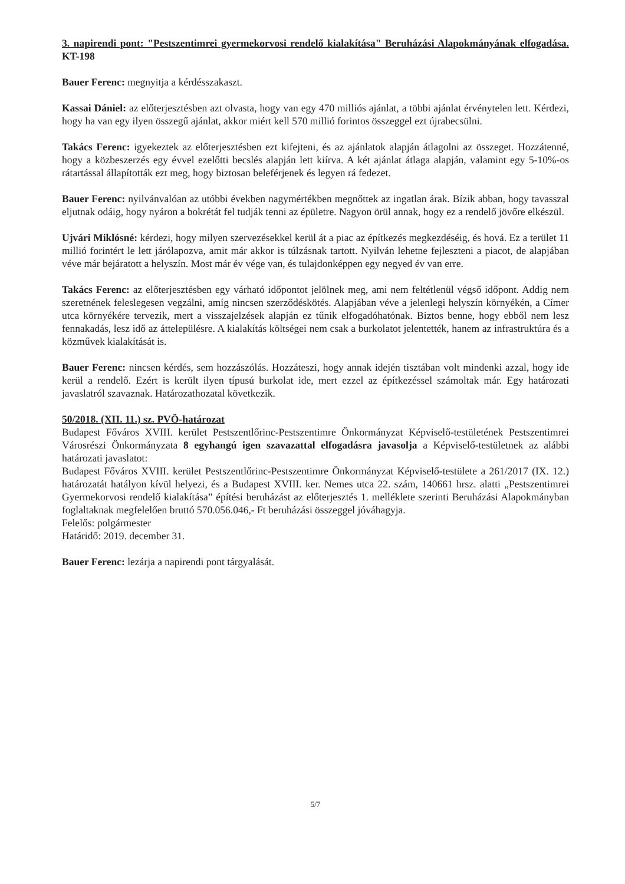3. napirendi pont: "Pestszentimrei gyermekorvosi rendelő kialakítása" Beruházási Alapokmányának elfogadása. KT-198
Bauer Ferenc: megnyitja a kérdésszakaszt.
Kassai Dániel: az előterjesztésben azt olvasta, hogy van egy 470 milliós ajánlat, a többi ajánlat érvénytelen lett. Kérdezi, hogy ha van egy ilyen összegű ajánlat, akkor miért kell 570 millió forintos összeggel ezt újrabecsülni.
Takács Ferenc: igyekeztek az előterjesztésben ezt kifejteni, és az ajánlatok alapján átlagolni az összeget. Hozzátenné, hogy a közbeszerzés egy évvel ezelőtti becslés alapján lett kiírva. A két ajánlat átlaga alapján, valamint egy 5-10%-os rátartással állapították ezt meg, hogy biztosan beleférjenek és legyen rá fedezet.
Bauer Ferenc: nyilvánvalóan az utóbbi években nagymértékben megnőttek az ingatlan árak. Bízik abban, hogy tavasszal eljutnak odáig, hogy nyáron a bokrétát fel tudják tenni az épületre. Nagyon örül annak, hogy ez a rendelő jövőre elkészül.
Ujvári Miklósné: kérdezi, hogy milyen szervezésekkel kerül át a piac az építkezés megkezdéséig, és hová. Ez a terület 11 millió forintért le lett járólapozva, amit már akkor is túlzásnak tartott. Nyilván lehetne fejleszteni a piacot, de alapjában véve már bejáratott a helyszín. Most már év vége van, és tulajdonképpen egy negyed év van erre.
Takács Ferenc: az előterjesztésben egy várható időpontot jelölnek meg, ami nem feltétlenül végső időpont. Addig nem szeretnének feleslegesen vegzálni, amíg nincsen szerződéskötés. Alapjában véve a jelenlegi helyszín környékén, a Címer utca környékére tervezik, mert a visszajelzések alapján ez tűnik elfogadóhatónak. Biztos benne, hogy ebből nem lesz fennakadás, lesz idő az áttelepülésre. A kialakítás költségei nem csak a burkolatot jelentették, hanem az infrastruktúra és a közművek kialakítását is.
Bauer Ferenc: nincsen kérdés, sem hozzászólás. Hozzáteszi, hogy annak idején tisztában volt mindenki azzal, hogy ide kerül a rendelő. Ezért is került ilyen típusú burkolat ide, mert ezzel az építkezéssel számoltak már. Egy határozati javaslatról szavaznak. Határozathozatal következik.
50/2018. (XII. 11.) sz. PVÖ-határozat
Budapest Főváros XVIII. kerület Pestszentlőrinc-Pestszentimre Önkormányzat Képviselő-testületének Pestszentimrei Városrészi Önkormányzata 8 egyhangú igen szavazattal elfogadásra javasolja a Képviselő-testületnek az alábbi határozati javaslatot:
Budapest Főváros XVIII. kerület Pestszentlőrinc-Pestszentimre Önkormányzat Képviselő-testülete a 261/2017 (IX. 12.) határozatát hatályon kívül helyezi, és a Budapest XVIII. ker. Nemes utca 22. szám, 140661 hrsz. alatti „Pestszentimrei Gyermekorvosi rendelő kialakítása” építési beruházást az előterjesztés 1. melléklete szerinti Beruházási Alapokmányban foglaltaknak megfelelően bruttó 570.056.046,- Ft beruházási összeggel jóváhagyja.
Felelős: polgármester
Határidő: 2019. december 31.
Bauer Ferenc: lezárja a napirendi pont tárgyalását.
5/7